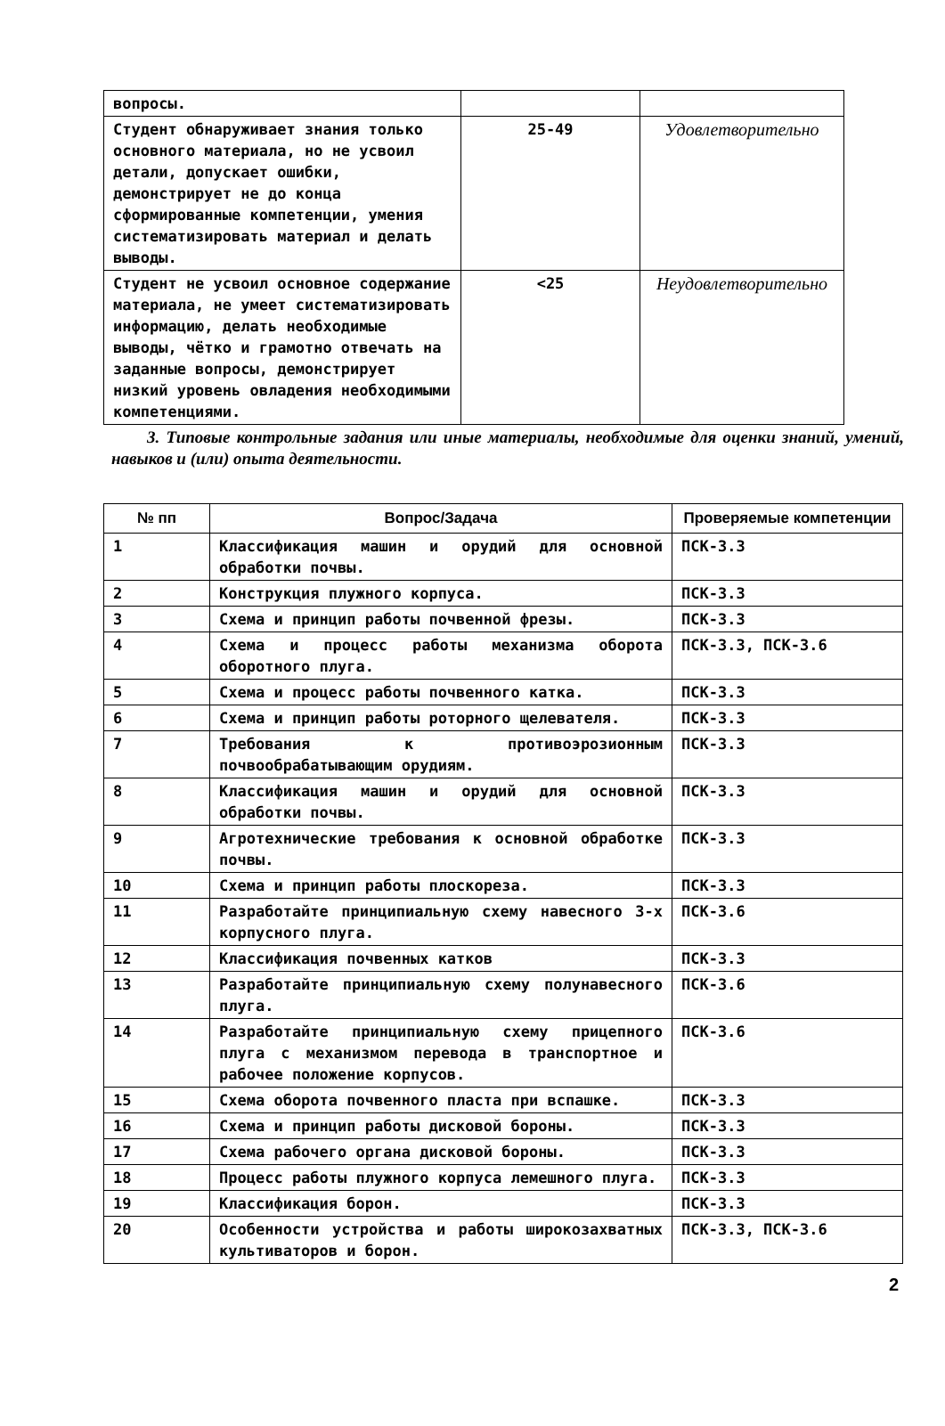| вопросы. | | |
| Студент обнаруживает знания только основного материала, но не усвоил детали, допускает ошибки, демонстрирует не до конца сформированные компетенции, умения систематизировать материал и делать выводы. | 25-49 | Удовлетворительно |
| Студент не усвоил основное содержание материала, не умеет систематизировать информацию, делать необходимые выводы, чётко и грамотно отвечать на заданные вопросы, демонстрирует низкий уровень овладения необходимыми компетенциями. | <25 | Неудовлетворительно |
3. Типовые контрольные задания или иные материалы, необходимые для оценки знаний, умений, навыков и (или) опыта деятельности.
| № пп | Вопрос/Задача | Проверяемые компетенции |
| --- | --- | --- |
| 1 | Классификация машин и орудий для основной обработки почвы. | ПСК-3.3 |
| 2 | Конструкция плужного корпуса. | ПСК-3.3 |
| 3 | Схема и принцип работы почвенной фрезы. | ПСК-3.3 |
| 4 | Схема и процесс работы механизма оборота оборотного плуга. | ПСК-3.3, ПСК-3.6 |
| 5 | Схема и процесс работы почвенного катка. | ПСК-3.3 |
| 6 | Схема и принцип работы роторного щелевателя. | ПСК-3.3 |
| 7 | Требования к противоэрозионным почвообрабатывающим орудиям. | ПСК-3.3 |
| 8 | Классификация машин и орудий для основной обработки почвы. | ПСК-3.3 |
| 9 | Агротехнические требования к основной обработке почвы. | ПСК-3.3 |
| 10 | Схема и принцип работы плоскореза. | ПСК-3.3 |
| 11 | Разработайте принципиальную схему навесного 3-х корпусного плуга. | ПСК-3.6 |
| 12 | Классификация почвенных катков | ПСК-3.3 |
| 13 | Разработайте принципиальную схему полунавесного плуга. | ПСК-3.6 |
| 14 | Разработайте принципиальную схему прицепного плуга с механизмом перевода в транспортное и рабочее положение корпусов. | ПСК-3.6 |
| 15 | Схема оборота почвенного пласта при вспашке. | ПСК-3.3 |
| 16 | Схема и принцип работы дисковой бороны. | ПСК-3.3 |
| 17 | Схема рабочего органа дисковой бороны. | ПСК-3.3 |
| 18 | Процесс работы плужного корпуса лемешного плуга. | ПСК-3.3 |
| 19 | Классификация борон. | ПСК-3.3 |
| 20 | Особенности устройства и работы широкозахватных культиваторов и борон. | ПСК-3.3, ПСК-3.6 |
2